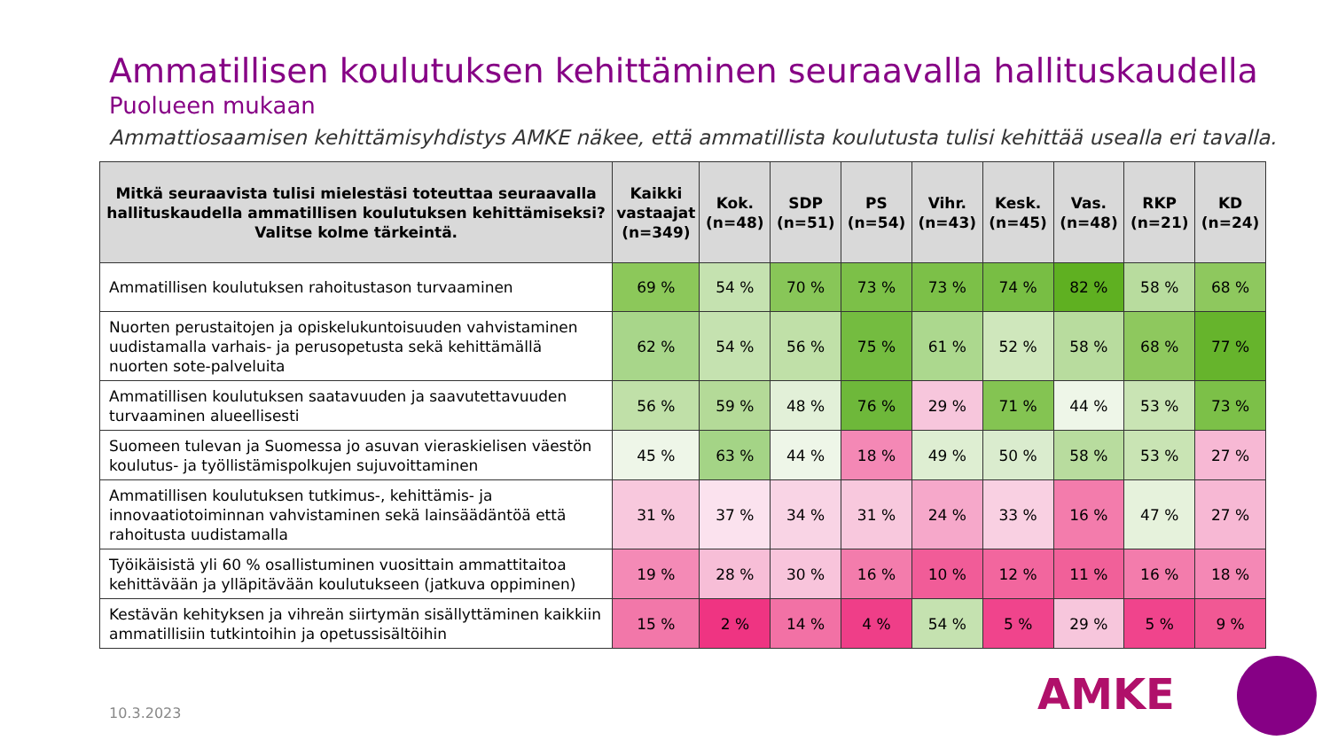Ammatillisen koulutuksen kehittäminen seuraavalla hallituskaudella
Puolueen mukaan
Ammattiosaamisen kehittämisyhdistys AMKE näkee, että ammatillista koulutusta tulisi kehittää usealla eri tavalla.
| Mitkä seuraavista tulisi mielestäsi toteuttaa seuraavalla hallituskaudella ammatillisen koulutuksen kehittämiseksi? Valitse kolme tärkeintä. | Kaikki vastaajat (n=349) | Kok. (n=48) | SDP (n=51) | PS (n=54) | Vihr. (n=43) | Kesk. (n=45) | Vas. (n=48) | RKP (n=21) | KD (n=24) |
| --- | --- | --- | --- | --- | --- | --- | --- | --- | --- |
| Ammatillisen koulutuksen rahoitustason turvaaminen | 69 % | 54 % | 70 % | 73 % | 73 % | 74 % | 82 % | 58 % | 68 % |
| Nuorten perustaitojen ja opiskelukuntoisuuden vahvistaminen uudistamalla varhais- ja perusopetusta sekä kehittämällä nuorten sote-palveluita | 62 % | 54 % | 56 % | 75 % | 61 % | 52 % | 58 % | 68 % | 77 % |
| Ammatillisen koulutuksen saatavuuden ja saavutettavuuden turvaaminen alueellisesti | 56 % | 59 % | 48 % | 76 % | 29 % | 71 % | 44 % | 53 % | 73 % |
| Suomeen tulevan ja Suomessa jo asuvan vieraskielisen väestön koulutus- ja työllistämispolkujen sujuvoittaminen | 45 % | 63 % | 44 % | 18 % | 49 % | 50 % | 58 % | 53 % | 27 % |
| Ammatillisen koulutuksen tutkimus-, kehittämis- ja innovaatiotoiminnan vahvistaminen sekä lainsäädäntöä että rahoitusta uudistamalla | 31 % | 37 % | 34 % | 31 % | 24 % | 33 % | 16 % | 47 % | 27 % |
| Työikäisistä yli 60 % osallistuminen vuosittain ammattitaitoa kehittävään ja ylläpitävään koulutukseen (jatkuva oppiminen) | 19 % | 28 % | 30 % | 16 % | 10 % | 12 % | 11 % | 16 % | 18 % |
| Kestävän kehityksen ja vihreän siirtymän sisällyttäminen kaikkiin ammatillisiin tutkintoihin ja opetussisältöihin | 15 % | 2 % | 14 % | 4 % | 54 % | 5 % | 29 % | 5 % | 9 % |
10.3.2023 AMKE